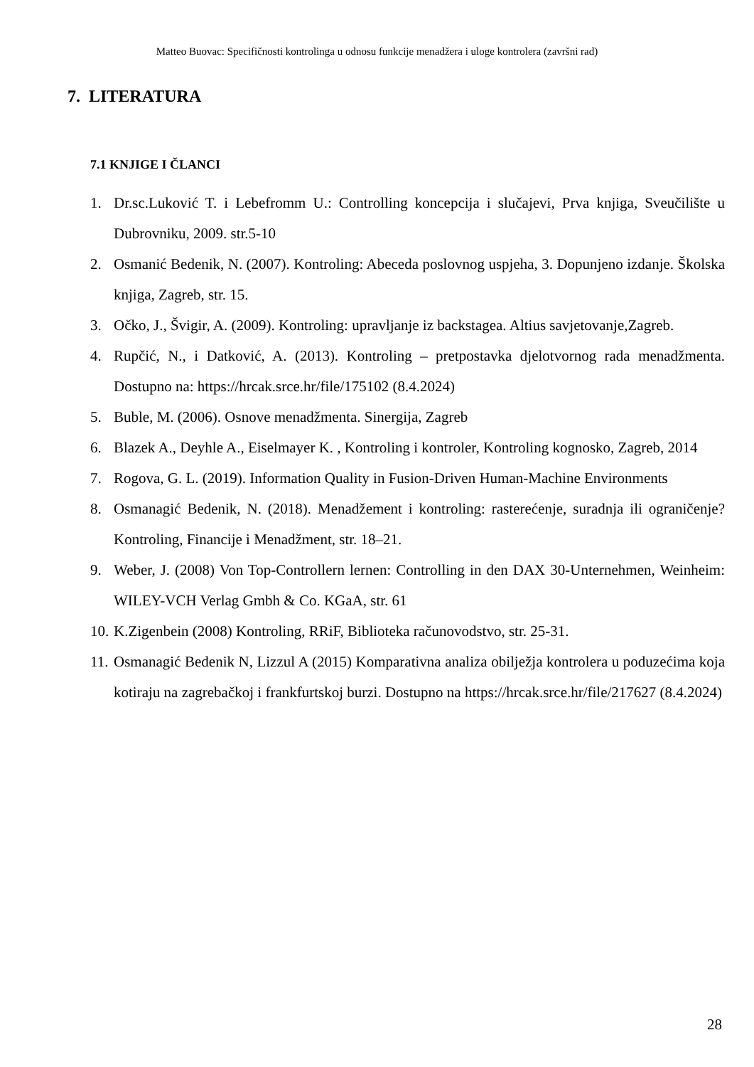Matteo Buovac: Specifičnosti kontrolinga u odnosu funkcije menadžera i uloge kontrolera (završni rad)
7. LITERATURA
7.1 KNJIGE I ČLANCI
1. Dr.sc.Luković T. i Lebefromm U.: Controlling koncepcija i slučajevi, Prva knjiga, Sveučilište u Dubrovniku, 2009. str.5-10
2. Osmanić Bedenik, N. (2007). Kontroling: Abeceda poslovnog uspjeha, 3. Dopunjeno izdanje. Školska knjiga, Zagreb, str. 15.
3. Očko, J., Švigir, A. (2009). Kontroling: upravljanje iz backstagea. Altius savjetovanje,Zagreb.
4. Rupčić, N., i Datković, A. (2013). Kontroling – pretpostavka djelotvornog rada menadžmenta. Dostupno na: https://hrcak.srce.hr/file/175102 (8.4.2024)
5. Buble, M. (2006). Osnove menadžmenta. Sinergija, Zagreb
6. Blazek A., Deyhle A., Eiselmayer K. , Kontroling i kontroler, Kontroling kognosko, Zagreb, 2014
7. Rogova, G. L. (2019). Information Quality in Fusion-Driven Human-Machine Environments
8. Osmanagić Bedenik, N. (2018). Menadžement i kontroling: rasterećenje, suradnja ili ograničenje? Kontroling, Financije i Menadžment, str. 18–21.
9. Weber, J. (2008) Von Top-Controllern lernen: Controlling in den DAX 30-Unternehmen, Weinheim: WILEY-VCH Verlag Gmbh & Co. KGaA, str. 61
10. K.Zigenbein (2008) Kontroling, RRiF, Biblioteka računovodstvo, str. 25-31.
11. Osmanagić Bedenik N, Lizzul A (2015) Komparativna analiza obilježja kontrolera u poduzećima koja kotiraju na zagrebačkoj i frankfurtskoj burzi. Dostupno na https://hrcak.srce.hr/file/217627 (8.4.2024)
28